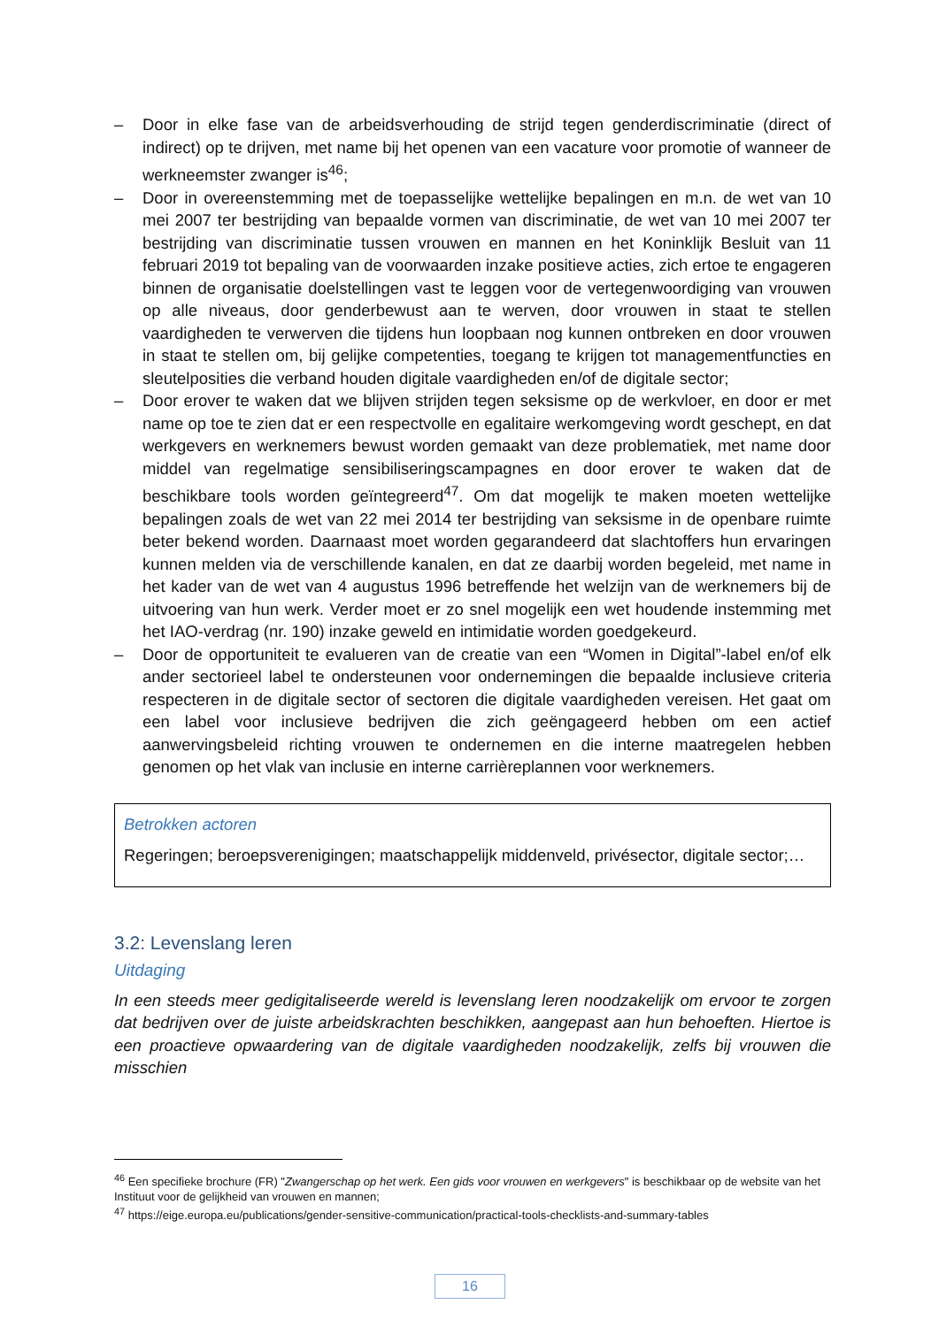– Door in elke fase van de arbeidsverhouding de strijd tegen genderdiscriminatie (direct of indirect) op te drijven, met name bij het openen van een vacature voor promotie of wanneer de werkneemster zwanger is<sup>46</sup>;
– Door in overeenstemming met de toepasselijke wettelijke bepalingen en m.n. de wet van 10 mei 2007 ter bestrijding van bepaalde vormen van discriminatie, de wet van 10 mei 2007 ter bestrijding van discriminatie tussen vrouwen en mannen en het Koninklijk Besluit van 11 februari 2019 tot bepaling van de voorwaarden inzake positieve acties, zich ertoe te engageren binnen de organisatie doelstellingen vast te leggen voor de vertegenwoordiging van vrouwen op alle niveaus, door genderbewust aan te werven, door vrouwen in staat te stellen vaardigheden te verwerven die tijdens hun loopbaan nog kunnen ontbreken en door vrouwen in staat te stellen om, bij gelijke competenties, toegang te krijgen tot managementfuncties en sleutelposities die verband houden digitale vaardigheden en/of de digitale sector;
– Door erover te waken dat we blijven strijden tegen seksisme op de werkvloer, en door er met name op toe te zien dat er een respectvolle en egalitaire werkomgeving wordt geschept, en dat werkgevers en werknemers bewust worden gemaakt van deze problematiek, met name door middel van regelmatige sensibiliseringscampagnes en door erover te waken dat de beschikbare tools worden geïntegreerd<sup>47</sup>. Om dat mogelijk te maken moeten wettelijke bepalingen zoals de wet van 22 mei 2014 ter bestrijding van seksisme in de openbare ruimte beter bekend worden. Daarnaast moet worden gegarandeerd dat slachtoffers hun ervaringen kunnen melden via de verschillende kanalen, en dat ze daarbij worden begeleid, met name in het kader van de wet van 4 augustus 1996 betreffende het welzijn van de werknemers bij de uitvoering van hun werk. Verder moet er zo snel mogelijk een wet houdende instemming met het IAO-verdrag (nr. 190) inzake geweld en intimidatie worden goedgekeurd.
– Door de opportuniteit te evalueren van de creatie van een “Women in Digital”-label en/of elk ander sectorieel label te ondersteunen voor ondernemingen die bepaalde inclusieve criteria respecteren in de digitale sector of sectoren die digitale vaardigheden vereisen. Het gaat om een label voor inclusieve bedrijven die zich geëngageerd hebben om een actief aanwervingsbeleid richting vrouwen te ondernemen en die interne maatregelen hebben genomen op het vlak van inclusie en interne carrièreplannen voor werknemers.
Betrokken actoren
Regeringen; beroepsverenigingen; maatschappelijk middenveld, privésector, digitale sector;…
3.2: Levenslang leren
Uitdaging
In een steeds meer gedigitaliseerde wereld is levenslang leren noodzakelijk om ervoor te zorgen dat bedrijven over de juiste arbeidskrachten beschikken, aangepast aan hun behoeften. Hiertoe is een proactieve opwaardering van de digitale vaardigheden noodzakelijk, zelfs bij vrouwen die misschien
<sup>46</sup> Een specifieke brochure (FR) "Zwangerschap op het werk. Een gids voor vrouwen en werkgevers" is beschikbaar op de website van het Instituut voor de gelijkheid van vrouwen en mannen;
<sup>47</sup> https://eige.europa.eu/publications/gender-sensitive-communication/practical-tools-checklists-and-summary-tables
16